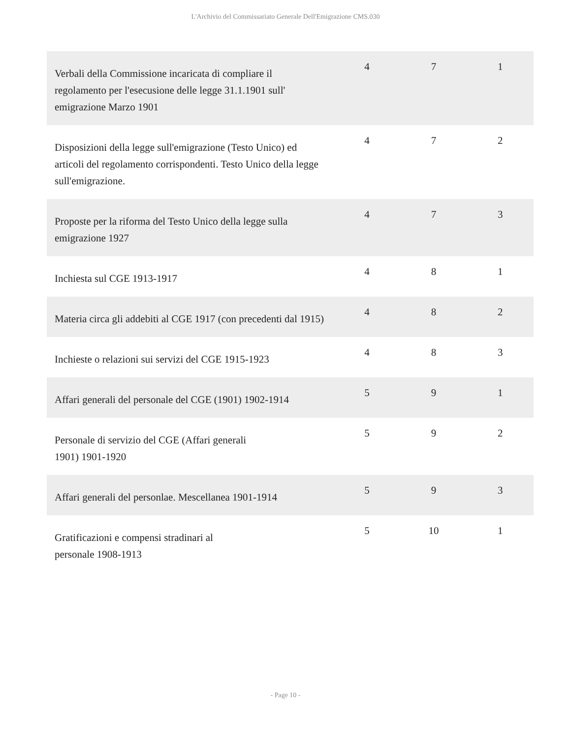L'Archivio del Commissariato Generale Dell'Emigrazione CMS.030
| Verbali della Commissione incaricata di compliare il regolamento per l'esecusione delle legge 31.1.1901 sull' emigrazione Marzo 1901 | 4 | 7 | 1 |
| Disposizioni della legge sull'emigrazione (Testo Unico) ed articoli del regolamento corrispondenti. Testo Unico della legge sull'emigrazione. | 4 | 7 | 2 |
| Proposte per la riforma del Testo Unico della legge sulla emigrazione 1927 | 4 | 7 | 3 |
| Inchiesta sul CGE 1913-1917 | 4 | 8 | 1 |
| Materia circa gli addebiti al CGE 1917 (con precedenti dal 1915) | 4 | 8 | 2 |
| Inchieste o relazioni sui servizi del CGE 1915-1923 | 4 | 8 | 3 |
| Affari generali del personale del CGE (1901) 1902-1914 | 5 | 9 | 1 |
| Personale di servizio del CGE (Affari generali 1901) 1901-1920 | 5 | 9 | 2 |
| Affari generali del personlae. Mescellanea 1901-1914 | 5 | 9 | 3 |
| Gratificazioni e compensi stradinari al personale 1908-1913 | 5 | 10 | 1 |
- Page 10 -